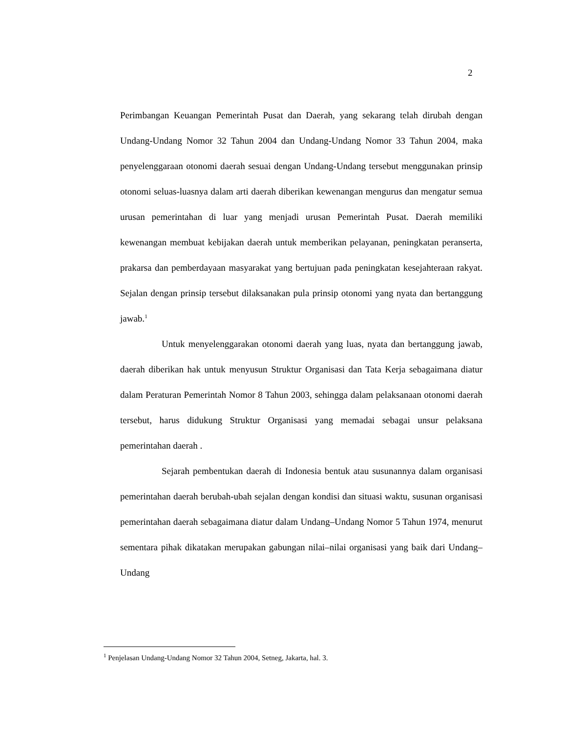2
Perimbangan Keuangan Pemerintah Pusat dan Daerah, yang sekarang telah dirubah dengan Undang-Undang Nomor 32 Tahun 2004 dan Undang-Undang Nomor 33 Tahun 2004, maka penyelenggaraan otonomi daerah sesuai dengan Undang-Undang tersebut menggunakan prinsip otonomi seluas-luasnya dalam arti daerah diberikan kewenangan mengurus dan mengatur semua urusan pemerintahan di luar yang menjadi urusan Pemerintah Pusat. Daerah memiliki kewenangan membuat kebijakan daerah untuk memberikan pelayanan, peningkatan peranserta, prakarsa dan pemberdayaan masyarakat yang bertujuan pada peningkatan kesejahteraan rakyat. Sejalan dengan prinsip tersebut dilaksanakan pula prinsip otonomi yang nyata dan bertanggung jawab.<sup>1</sup>
Untuk menyelenggarakan otonomi daerah yang luas, nyata dan bertanggung jawab, daerah diberikan hak untuk menyusun Struktur Organisasi dan Tata Kerja sebagaimana diatur dalam Peraturan Pemerintah Nomor 8 Tahun 2003, sehingga dalam pelaksanaan otonomi daerah tersebut, harus didukung Struktur Organisasi yang memadai sebagai unsur pelaksana pemerintahan daerah .
Sejarah pembentukan daerah di Indonesia bentuk atau susunannya dalam organisasi pemerintahan daerah berubah-ubah sejalan dengan kondisi dan situasi waktu, susunan organisasi pemerintahan daerah sebagaimana diatur dalam Undang–Undang Nomor 5 Tahun 1974, menurut sementara pihak dikatakan merupakan gabungan nilai–nilai organisasi yang baik dari Undang–Undang
<sup>1</sup> Penjelasan Undang-Undang Nomor 32 Tahun 2004, Setneg, Jakarta, hal. 3.